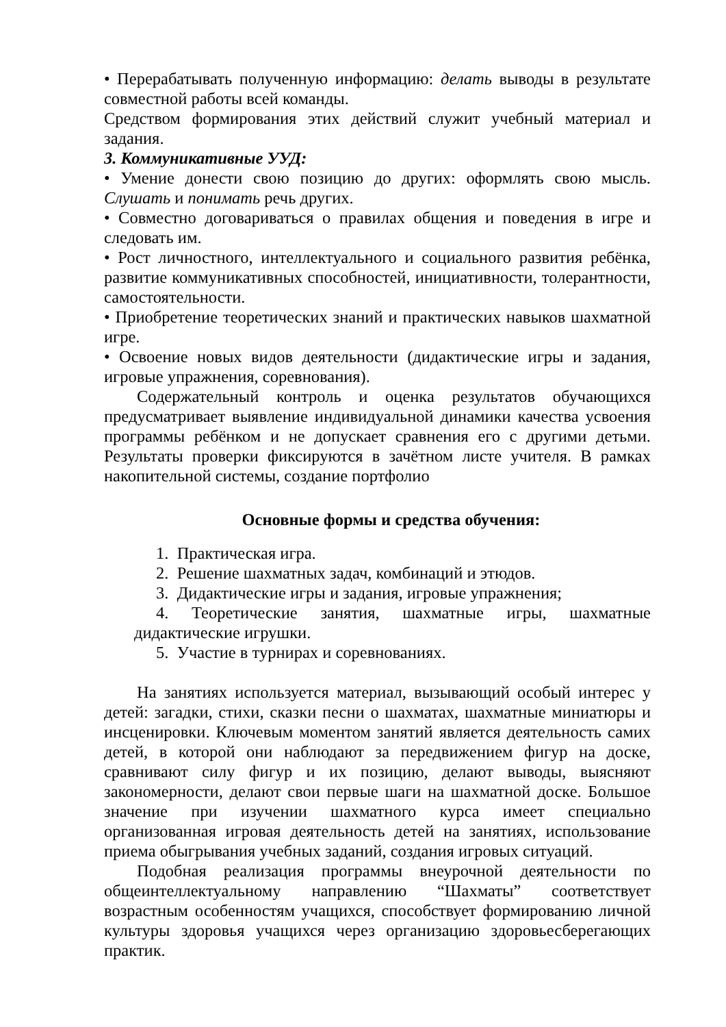• Перерабатывать полученную информацию: делать выводы в результате совместной работы всей команды.
Средством формирования этих действий служит учебный материал и задания.
3. Коммуникативные УУД:
• Умение донести свою позицию до других: оформлять свою мысль. Слушать и понимать речь других.
• Совместно договариваться о правилах общения и поведения в игре и следовать им.
• Рост личностного, интеллектуального и социального развития ребёнка, развитие коммуникативных способностей, инициативности, толерантности, самостоятельности.
• Приобретение теоретических знаний и практических навыков шахматной игре.
• Освоение новых видов деятельности (дидактические игры и задания, игровые упражнения, соревнования).
Содержательный контроль и оценка результатов обучающихся предусматривает выявление индивидуальной динамики качества усвоения программы ребёнком и не допускает сравнения его с другими детьми. Результаты проверки фиксируются в зачётном листе учителя. В рамках накопительной системы, создание портфолио
Основные формы и средства обучения:
1. Практическая игра.
2. Решение шахматных задач, комбинаций и этюдов.
3. Дидактические игры и задания, игровые упражнения;
4. Теоретические занятия, шахматные игры, шахматные дидактические игрушки.
5. Участие в турнирах и соревнованиях.
На занятиях используется материал, вызывающий особый интерес у детей: загадки, стихи, сказки песни о шахматах, шахматные миниатюры и инсценировки. Ключевым моментом занятий является деятельность самих детей, в которой они наблюдают за передвижением фигур на доске, сравнивают силу фигур и их позицию, делают выводы, выясняют закономерности, делают свои первые шаги на шахматной доске. Большое значение при изучении шахматного курса имеет специально организованная игровая деятельность детей на занятиях, использование приема обыгрывания учебных заданий, создания игровых ситуаций.
Подобная реализация программы внеурочной деятельности по общеинтеллектуальному направлению “Шахматы” соответствует возрастным особенностям учащихся, способствует формированию личной культуры здоровья учащихся через организацию здоровьесберегающих практик.